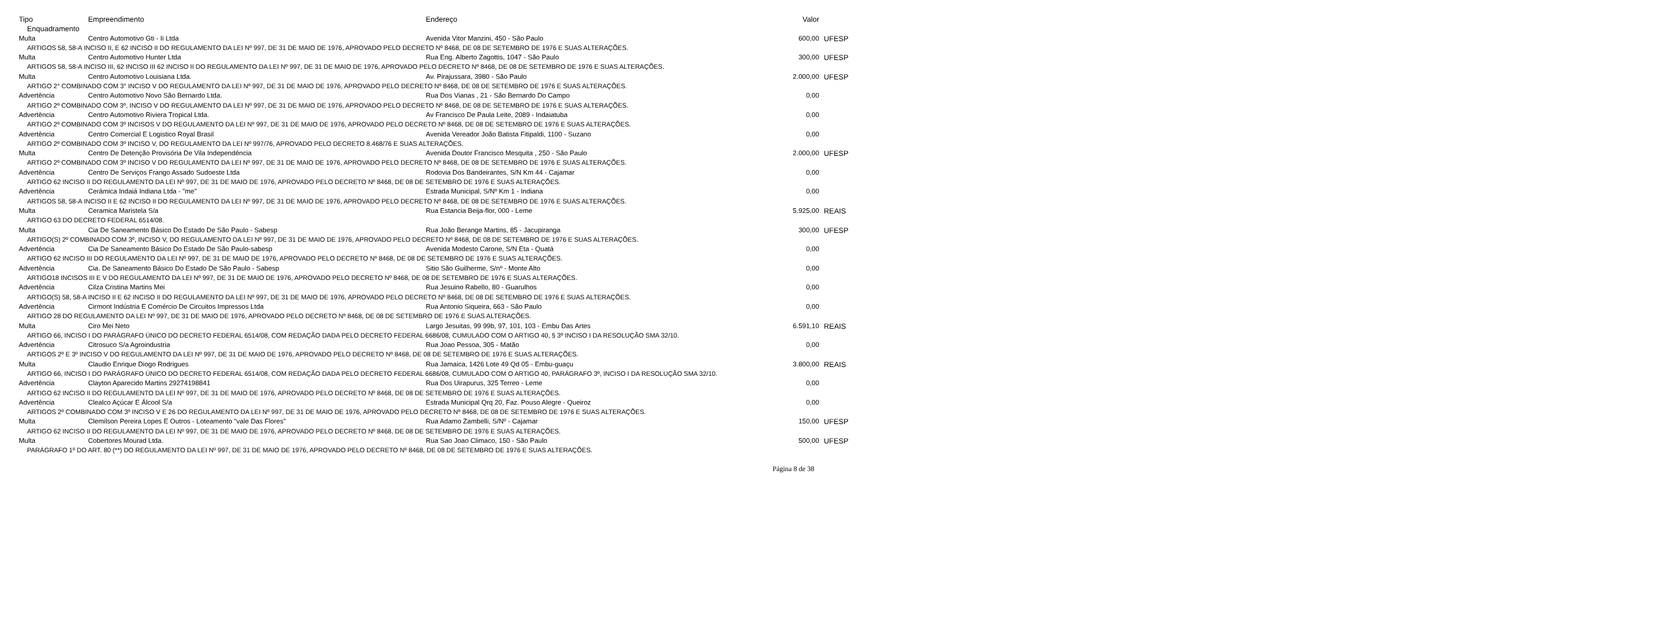| Tipo | Empreendimento | Endereço | Valor | |
| --- | --- | --- | --- | --- |
| Enquadramento | | | | |
| Multa | Centro Automotivo Gti - Ii Ltda | Avenida Vitor Manzini, 450 - São Paulo | 600,00 | UFESP |
| ARTIGOS 58, 58-A INCISO II, E 62 INCISO II DO REGULAMENTO DA LEI Nº 997, DE 31 DE MAIO DE 1976, APROVADO PELO DECRETO Nº 8468, DE 08 DE SETEMBRO DE 1976 E SUAS ALTERAÇÕES. | | | | |
| Multa | Centro Automotivo Hunter Ltda | Rua Eng. Alberto Zagottis, 1047 - São Paulo | 300,00 | UFESP |
| ARTIGOS 58, 58-A INCISO III, 62 INCISO III 62 INCISO II DO REGULAMENTO DA LEI Nº 997, DE 31 DE MAIO DE 1976, APROVADO PELO DECRETO Nº 8468, DE 08 DE SETEMBRO DE 1976 E SUAS ALTERAÇÕES. | | | | |
| Multa | Centro Automotivo Louisiana Ltda. | Av. Pirajussara, 3980 - São Paulo | 2.000,00 | UFESP |
| ARTIGO 2° COMBINADO COM 3° INCISO V DO REGULAMENTO DA LEI Nº 997, DE 31 DE MAIO DE 1976, APROVADO PELO DECRETO Nº 8468, DE 08 DE SETEMBRO DE 1976 E SUAS ALTERAÇÕES. | | | | |
| Advertência | Centro Automotivo Novo São Bernardo Ltda. | Rua Dos Vianas , 21 - São Bernardo Do Campo | 0,00 | |
| ARTIGO 2º COMBINADO COM 3º, INCISO V DO REGULAMENTO DA LEI Nº 997, DE 31 DE MAIO DE 1976, APROVADO PELO DECRETO Nº 8468, DE 08 DE SETEMBRO DE 1976 E SUAS ALTERAÇÕES. | | | | |
| Advertência | Centro Automotivo Riviera Tropical Ltda. | Av Francisco De Paula Leite, 2089 - Indaiatuba | 0,00 | |
| ARTIGO 2º COMBINADO COM 3º INCISOS V DO REGULAMENTO DA LEI Nº 997, DE 31 DE MAIO DE 1976, APROVADO PELO DECRETO Nº 8468, DE 08 DE SETEMBRO DE 1976 E SUAS ALTERAÇÕES. | | | | |
| Advertência | Centro Comercial E Logistico Royal Brasil | Avenida Vereador João Batista Fitipaldi, 1100 - Suzano | 0,00 | |
| ARTIGO 2º COMBINADO COM 3º INCISO V, DO REGULAMENTO DA LEI Nº 997/76, APROVADO PELO DECRETO 8.468/76 E SUAS ALTERAÇÕES. | | | | |
| Multa | Centro De Detenção Provisória De Vila Independência | Avenida Doutor Francisco Mesquita , 250 - São Paulo | 2.000,00 | UFESP |
| ARTIGO 2º COMBINADO COM 3º INCISO V DO REGULAMENTO DA LEI Nº 997, DE 31 DE MAIO DE 1976, APROVADO PELO DECRETO Nº 8468, DE 08 DE SETEMBRO DE 1976 E SUAS ALTERAÇÕES. | | | | |
| Advertência | Centro De Serviços Frango Assado Sudoeste Ltda | Rodovia Dos Bandeirantes, S/N Km 44 - Cajamar | 0,00 | |
| ARTIGO 62 INCISO II DO REGULAMENTO DA LEI Nº 997, DE 31 DE MAIO DE 1976, APROVADO PELO DECRETO Nº 8468, DE 08 DE SETEMBRO DE 1976 E SUAS ALTERAÇÕES. | | | | |
| Advertência | Cerâmica Indaiá Indiana Ltda - "me" | Estrada Municipal, S/Nº Km 1 - Indiana | 0,00 | |
| ARTIGOS 58, 58-A INCISO II E 62 INCISO II DO REGULAMENTO DA LEI Nº 997, DE 31 DE MAIO DE 1976, APROVADO PELO DECRETO Nº 8468, DE 08 DE SETEMBRO DE 1976 E SUAS ALTERAÇÕES. | | | | |
| Multa | Ceramica Maristela S/a | Rua Estancia Beija-flor, 000 - Leme | 5.925,00 | REAIS |
| ARTIGO 63 DO DECRETO FEDERAL 6514/08. | | | | |
| Multa | Cia De Saneamento Básico Do Estado De São Paulo - Sabesp | Rua João Berange Martins, 85 - Jacupiranga | 300,00 | UFESP |
| ARTIGO(S) 2º COMBINADO COM 3º, INCISO V, DO REGULAMENTO DA LEI Nº 997, DE 31 DE MAIO DE 1976, APROVADO PELO DECRETO Nº 8468, DE 08 DE SETEMBRO DE 1976 E SUAS ALTERAÇÕES. | | | | |
| Advertência | Cia De Saneamento Básico Do Estado De São Paulo-sabesp | Avenida Modesto Carone, S/N Eta - Quatá | 0,00 | |
| ARTIGO 62 INCISO III DO REGULAMENTO DA LEI Nº 997, DE 31 DE MAIO DE 1976, APROVADO PELO DECRETO Nº 8468, DE 08 DE SETEMBRO DE 1976 E SUAS ALTERAÇÕES. | | | | |
| Advertência | Cia. De Saneamento Básico Do Estado De São Paulo - Sabesp | Sitio São Guilherme, S/nº - Monte Alto | 0,00 | |
| ARTIGO18 INCISOS III E V DO REGULAMENTO DA LEI Nº 997, DE 31 DE MAIO DE 1976, APROVADO PELO DECRETO Nº 8468, DE 08 DE SETEMBRO DE 1976 E SUAS ALTERAÇÕES. | | | | |
| Advertência | Cilza Cristina Martins Mei | Rua Jesuino Rabello, 80 - Guarulhos | 0,00 | |
| ARTIGO(S) 58, 58-A INCISO II E 62 INCISO II DO REGULAMENTO DA LEI Nº 997, DE 31 DE MAIO DE 1976, APROVADO PELO DECRETO Nº 8468, DE 08 DE SETEMBRO DE 1976 E SUAS ALTERAÇÕES. | | | | |
| Advertência | Cirmont Indústria E Comércio De Circuitos Impressos Ltda | Rua Antonio Siqueira, 663 - São Paulo | 0,00 | |
| ARTIGO 28 DO REGULAMENTO DA LEI Nº 997, DE 31 DE MAIO DE 1976, APROVADO PELO DECRETO Nº 8468, DE 08 DE SETEMBRO DE 1976 E SUAS ALTERAÇÕES. | | | | |
| Multa | Ciro Mei Neto | Largo Jesuitas, 99 99b, 97, 101, 103 - Embu Das Artes | 6.591,10 | REAIS |
| ARTIGO 66, INCISO I DO PARÁGRAFO ÚNICO DO DECRETO FEDERAL 6514/08, COM REDAÇÃO DADA PELO DECRETO FEDERAL 6686/08, CUMULADO COM O ARTIGO 40, § 3º INCISO I DA RESOLUÇÃO SMA 32/10. | | | | |
| Advertência | Citrosuco S/a Agroindustria | Rua Joao Pessoa, 305 - Matão | 0,00 | |
| ARTIGOS 2º E 3º INCISO V DO REGULAMENTO DA LEI Nº 997, DE 31 DE MAIO DE 1976, APROVADO PELO DECRETO Nº 8468, DE 08 DE SETEMBRO DE 1976 E SUAS ALTERAÇÕES. | | | | |
| Multa | Claudio Enrique Diogo Rodrigues | Rua Jamaica, 1426 Lote 49 Qd 05 - Embu-guaçu | 3.800,00 | REAIS |
| ARTIGO 66, INCISO I DO PARÁGRAFO ÚNICO DO DECRETO FEDERAL 6514/08, COM REDAÇÃO DADA PELO DECRETO FEDERAL 6686/08, CUMULADO COM O ARTIGO 40, PARÁGRAFO 3º, INCISO I DA RESOLUÇÃO SMA 32/10. | | | | |
| Advertência | Clayton Aparecido Martins 29274198841 | Rua Dos Uirapurus, 325 Terreo - Leme | 0,00 | |
| ARTIGO 62 INCISO II DO REGULAMENTO DA LEI Nº 997, DE 31 DE MAIO DE 1976, APROVADO PELO DECRETO Nº 8468, DE 08 DE SETEMBRO DE 1976 E SUAS ALTERAÇÕES. | | | | |
| Advertência | Clealco Açúcar E Álcool S/a | Estrada Municipal Qrq 20, Faz. Pouso Alegre - Queiroz | 0,00 | |
| ARTIGOS 2º COMBINADO COM 3º INCISO V E 26 DO REGULAMENTO DA LEI Nº 997, DE 31 DE MAIO DE 1976, APROVADO PELO DECRETO Nº 8468, DE 08 DE SETEMBRO DE 1976 E SUAS ALTERAÇÕES. | | | | |
| Multa | Clemilson Pereira Lopes E Outros - Loteamento "vale Das Flores" | Rua Adamo Zambelli, S/Nº - Cajamar | 150,00 | UFESP |
| ARTIGO 62 INCISO II DO REGULAMENTO DA LEI Nº 997, DE 31 DE MAIO DE 1976, APROVADO PELO DECRETO Nº 8468, DE 08 DE SETEMBRO DE 1976 E SUAS ALTERAÇÕES. | | | | |
| Multa | Cobertores Mourad Ltda. | Rua Sao Joao Climaco, 150 - São Paulo | 500,00 | UFESP |
| PARÁGRAFO 1º DO ART. 80 (**) DO REGULAMENTO DA LEI Nº 997, DE 31 DE MAIO DE 1976, APROVADO PELO DECRETO Nº 8468, DE 08 DE SETEMBRO DE 1976 E SUAS ALTERAÇÕES. | | | | |
Página 8 de 38